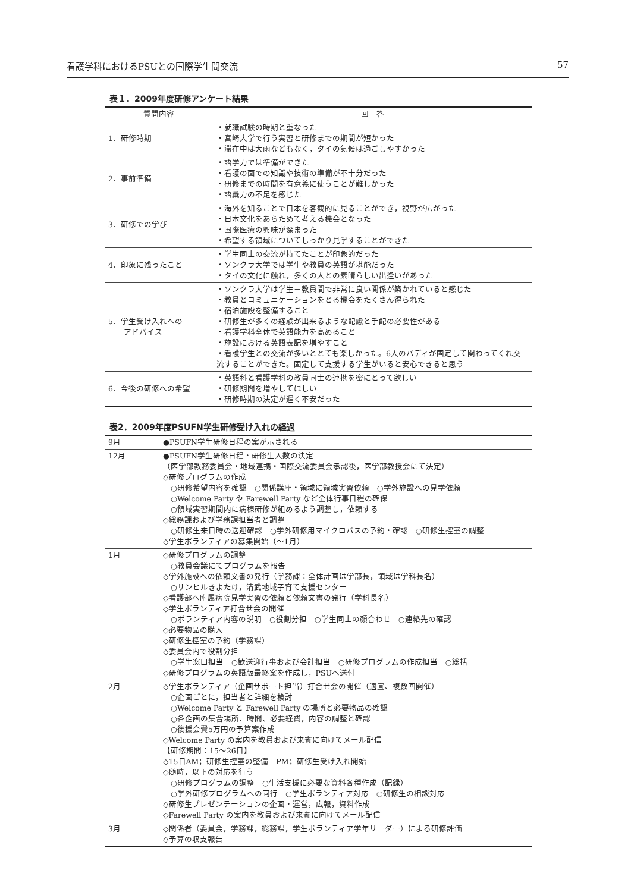看護学科におけるPSUとの国際学生間交流 57
表１．2009年度研修アンケート結果
| 質問内容 | 回 答 |
| --- | --- |
| 1．研修時期 | ・就職試験の時期と重なった ・宮崎大学で行う実習と研修までの期間が短かった ・滞在中は大雨などもなく，タイの気候は過ごしやすかった |
| 2．事前準備 | ・語学力では準備ができた ・看護の面での知識や技術の準備が不十分だった ・研修までの時間を有意義に使うことが難しかった ・語彙力の不足を感じた |
| 3．研修での学び | ・海外を知ることで日本を客観的に見ることができ，視野が広がった ・日本文化をあらためて考える機会となった ・国際医療の興味が深まった ・希望する領域についてしっかり見学することができた |
| 4．印象に残ったこと | ・学生同士の交流が持てたことが印象的だった ・ソンクラ大学では学生や教員の英語が堪能だった ・タイの文化に触れ，多くの人との素晴らしい出逢いがあった |
| 5．学生受け入れへの アドバイス | ・ソンクラ大学は学生－教員間で非常に良い関係が築かれていると感じた ・教員とコミュニケーションをとる機会をたくさん得られた ・宿泊施設を整備すること ・研修生が多くの経験が出来るような配慮と手配の必要性がある ・看護学科全体で英語能力を高めること ・施設における英語表記を増やすこと ・看護学生との交流が多いととても楽しかった。6人のバディが固定して関わってくれ交流することができた。固定して支援する学生がいると安心できると思う |
| 6．今後の研修への希望 | ・英語科と看護学科の教員同士の連携を密にとって欲しい ・研修期間を増やしてほしい ・研修時期の決定が遅く不安だった |
表2．2009年度PSUFN学生研修受け入れの経過
| 9月 | ●PSUFN学生研修日程の案が示される |
| 12月 | ●PSUFN学生研修日程・研修生人数の決定 （医学部教務委員会・地域連携・国際交流委員会承認後，医学部教授会にて決定） ◇研修プログラムの作成 ○研修希望内容を確認 ○関係講座・領域に領域実習依頼 ○学外施設への見学依頼 ○Welcome Party や Farewell Party など全体行事日程の確保 ○領域実習期間内に病棟研修が組めるよう調整し，依頼する ◇総務課および学務課担当者と調整 ○研修生来日時の送迎確認 ○学外研修用マイクロバスの予約・確認 ○研修生控室の調整 ◇学生ボランティアの募集開始（～1月） |
| 1月 | ◇研修プログラムの調整 ○教員会議にてプログラムを報告 ◇学外施設への依頼文書の発行（学務課：全体計画は学部長，領域は学科長名） ○サンヒルきよたけ，清武地域子育て支援センター ◇看護部へ附属病院見学実習の依頼と依頼文書の発行（学科長名） ◇学生ボランティア打合せ会の開催 ○ボランティア内容の説明 ○役割分担 ○学生同士の顔合わせ ○連絡先の確認 ◇必要物品の購入 ◇研修生控室の予約（学務課） ◇委員会内で役割分担 ○学生窓口担当 ○歓送迎行事および会計担当 ○研修プログラムの作成担当 ○総括 ◇研修プログラムの英語版最終案を作成し，PSUへ送付 |
| 2月 | ◇学生ボランティア（企画サポート担当）打合せ会の開催（適宜、複数回開催） ○企画ごとに，担当者と詳細を検討 ○Welcome Party と Farewell Party の場所と必要物品の確認 ○各企画の集合場所、時間、必要経費，内容の調整と確認 ○後援会費5万円の予算案作成 ◇Welcome Party の案内を教員および来賓に向けてメール配信 【研修期間：15～26日】 ◇15日AM；研修生控室の整備 PM；研修生受け入れ開始 ◇随時，以下の対応を行う ○研修プログラムの調整 ○生活支援に必要な資料各種作成（記録） ○学外研修プログラムへの同行 ○学生ボランティア対応 ○研修生の相談対応 ◇研修生プレゼンテーションの企画・運営，広報，資料作成 ◇Farewell Party の案内を教員および来賓に向けてメール配信 |
| 3月 | ◇関係者（委員会，学務課，総務課，学生ボランティア学年リーダー）による研修評価 ◇予算の収支報告 |